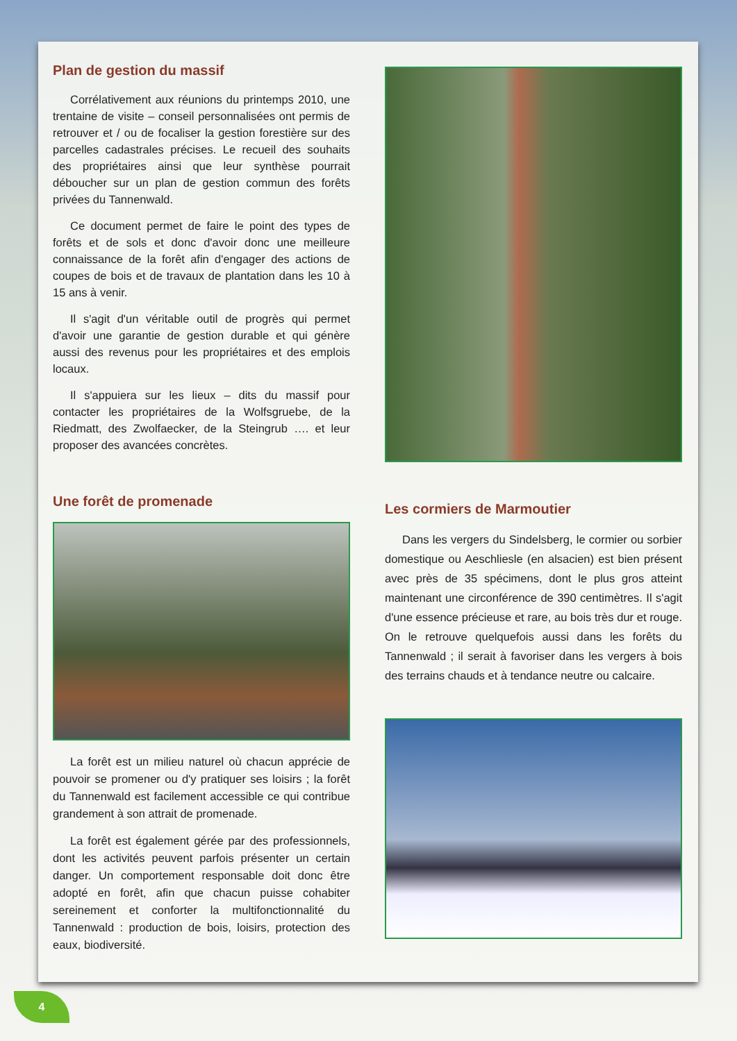Plan de gestion du massif
Corrélativement aux réunions du printemps 2010, une trentaine de visite – conseil personnalisées ont permis de retrouver et / ou de focaliser la gestion forestière sur des parcelles cadastrales précises. Le recueil des souhaits des propriétaires ainsi que leur synthèse pourrait déboucher sur un plan de gestion commun des forêts privées du Tannenwald.
Ce document permet de faire le point des types de forêts et de sols et donc d'avoir donc une meilleure connaissance de la forêt afin d'engager des actions de coupes de bois et de travaux de plantation dans les 10 à 15 ans à venir.
Il s'agit d'un véritable outil de progrès qui permet d'avoir une garantie de gestion durable et qui génère aussi des revenus pour les propriétaires et des emplois locaux.
Il s'appuiera sur les lieux – dits du massif pour contacter les propriétaires de la Wolfsgruebe, de la Riedmatt, des Zwolfaecker, de la Steingrub …. et leur proposer des avancées concrètes.
Une forêt de promenade
La forêt est un milieu naturel où chacun apprécie de pouvoir se promener ou d'y pratiquer ses loisirs ; la forêt du Tannenwald est facilement accessible ce qui contribue grandement à son attrait de promenade.
La forêt est également gérée par des professionnels, dont les activités peuvent parfois présenter un certain danger. Un comportement responsable doit donc être adopté en forêt, afin que chacun puisse cohabiter sereinement et conforter la multifonctionnalité du Tannenwald : production de bois, loisirs, protection des eaux, biodiversité.
Les cormiers de Marmoutier
Dans les vergers du Sindelsberg, le cormier ou sorbier domestique ou Aeschliesle (en alsacien) est bien présent avec près de 35 spécimens, dont le plus gros atteint maintenant une circonférence de 390 centimètres. Il s'agit d'une essence précieuse et rare, au bois très dur et rouge. On le retrouve quelquefois aussi dans les forêts du Tannenwald ; il serait à favoriser dans les vergers à bois des terrains chauds et à tendance neutre ou calcaire.
4